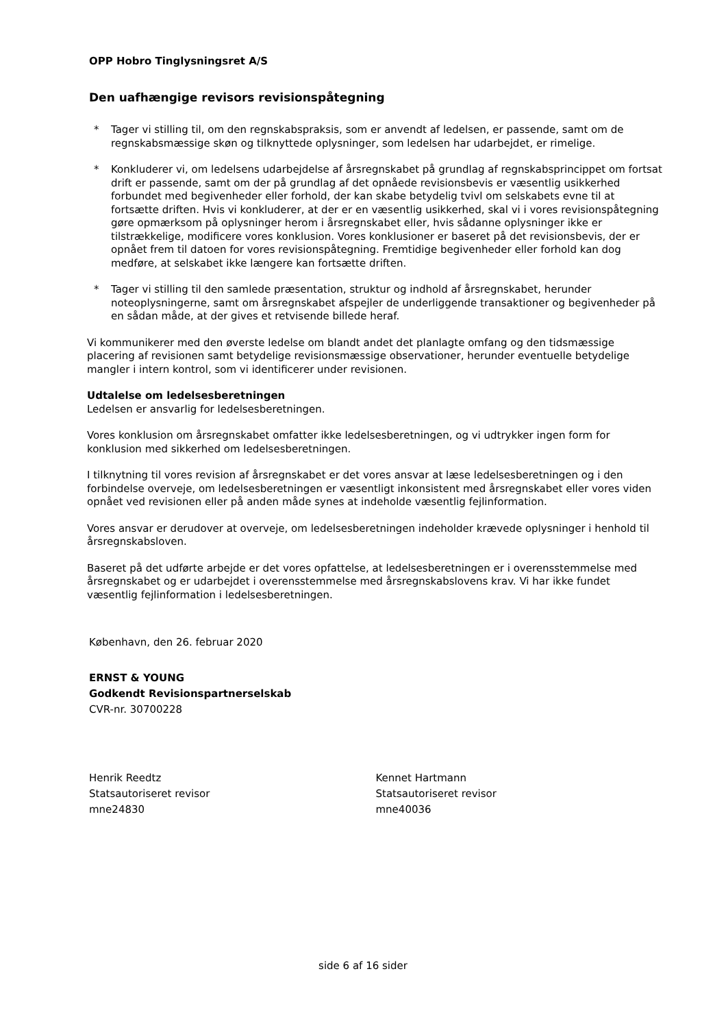OPP Hobro Tinglysningsret A/S
Den uafhængige revisors revisionspåtegning
* Tager vi stilling til, om den regnskabspraksis, som er anvendt af ledelsen, er passende, samt om de regnskabsmæssige skøn og tilknyttede oplysninger, som ledelsen har udarbejdet, er rimelige.
* Konkluderer vi, om ledelsens udarbejdelse af årsregnskabet på grundlag af regnskabsprincippet om fortsat drift er passende, samt om der på grundlag af det opnåede revisionsbevis er væsentlig usikkerhed forbundet med begivenheder eller forhold, der kan skabe betydelig tvivl om selskabets evne til at fortsætte driften. Hvis vi konkluderer, at der er en væsentlig usikkerhed, skal vi i vores revisionspåtegning gøre opmærksom på oplysninger herom i årsregnskabet eller, hvis sådanne oplysninger ikke er tilstrækkelige, modificere vores konklusion. Vores konklusioner er baseret på det revisionsbevis, der er opnået frem til datoen for vores revisionspåtegning. Fremtidige begivenheder eller forhold kan dog medføre, at selskabet ikke længere kan fortsætte driften.
* Tager vi stilling til den samlede præsentation, struktur og indhold af årsregnskabet, herunder noteoplysningerne, samt om årsregnskabet afspejler de underliggende transaktioner og begivenheder på en sådan måde, at der gives et retvisende billede heraf.
Vi kommunikerer med den øverste ledelse om blandt andet det planlagte omfang og den tidsmæssige placering af revisionen samt betydelige revisionsmæssige observationer, herunder eventuelle betydelige mangler i intern kontrol, som vi identificerer under revisionen.
Udtalelse om ledelsesberetningen
Ledelsen er ansvarlig for ledelsesberetningen.
Vores konklusion om årsregnskabet omfatter ikke ledelsesberetningen, og vi udtrykker ingen form for konklusion med sikkerhed om ledelsesberetningen.
I tilknytning til vores revision af årsregnskabet er det vores ansvar at læse ledelsesberetningen og i den forbindelse overveje, om ledelsesberetningen er væsentligt inkonsistent med årsregnskabet eller vores viden opnået ved revisionen eller på anden måde synes at indeholde væsentlig fejlinformation.
Vores ansvar er derudover at overveje, om ledelsesberetningen indeholder krævede oplysninger i henhold til årsregnskabsloven.
Baseret på det udførte arbejde er det vores opfattelse, at ledelsesberetningen er i overensstemmelse med årsregnskabet og er udarbejdet i overensstemmelse med årsregnskabslovens krav. Vi har ikke fundet væsentlig fejlinformation i ledelsesberetningen.
København, den 26. februar 2020
ERNST & YOUNG
Godkendt Revisionspartnerselskab
CVR-nr. 30700228
Henrik Reedtz
Statsautoriseret revisor
mne24830
Kennet Hartmann
Statsautoriseret revisor
mne40036
side 6 af 16 sider